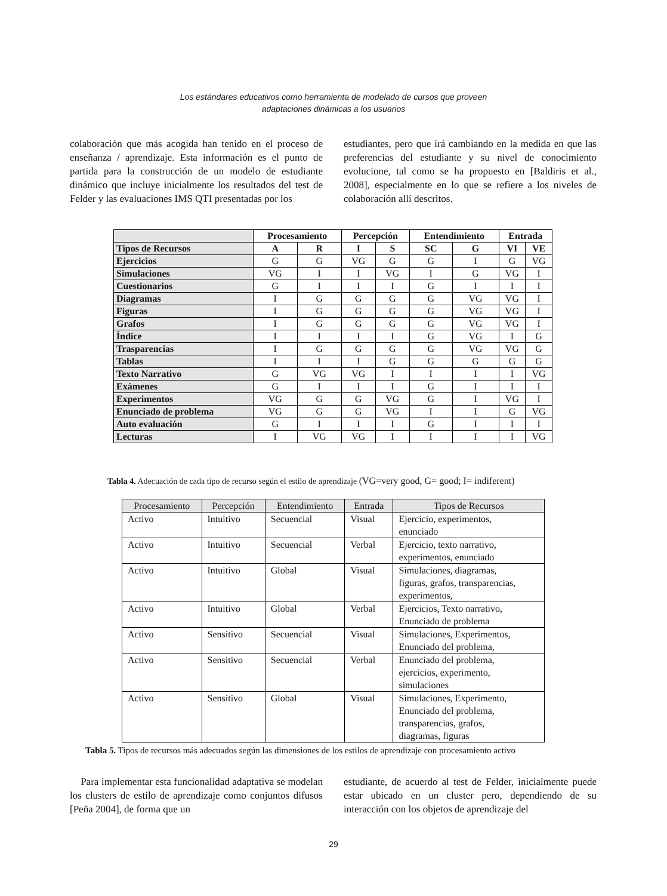Los estándares educativos como herramienta de modelado de cursos que proveen
adaptaciones dinámicas a los usuarios
colaboración que más acogida han tenido en el proceso de enseñanza / aprendizaje. Esta información es el punto de partida para la construcción de un modelo de estudiante dinámico que incluye inicialmente los resultados del test de Felder y las evaluaciones IMS QTI presentadas por los
estudiantes, pero que irá cambiando en la medida en que las preferencias del estudiante y su nivel de conocimiento evolucione, tal como se ha propuesto en [Baldiris et al., 2008], especialmente en lo que se refiere a los niveles de colaboración allí descritos.
| | Procesamiento | | Percepción | | Entendimiento | | Entrada | |
| --- | --- | --- | --- | --- | --- | --- | --- | --- |
| Tipos de Recursos | A | R | I | S | SC | G | VI | VE |
| Ejercicios | G | G | VG | G | G | I | G | VG |
| Simulaciones | VG | I | I | VG | I | G | VG | I |
| Cuestionarios | G | I | I | I | G | I | I | I |
| Diagramas | I | G | G | G | G | VG | VG | I |
| Figuras | I | G | G | G | G | VG | VG | I |
| Grafos | I | G | G | G | G | VG | VG | I |
| Índice | I | I | I | I | G | VG | I | G |
| Trasparencias | I | G | G | G | G | VG | VG | G |
| Tablas | I | I | I | G | G | G | G | G |
| Texto Narrativo | G | VG | VG | I | I | I | I | VG |
| Exámenes | G | I | I | I | G | I | I | I |
| Experimentos | VG | G | G | VG | G | I | VG | I |
| Enunciado de problema | VG | G | G | VG | I | I | G | VG |
| Auto evaluación | G | I | I | I | G | I | I | I |
| Lecturas | I | VG | VG | I | I | I | I | VG |
Tabla 4. Adecuación de cada tipo de recurso según el estilo de aprendizaje (VG=very good, G= good; I= indiferent)
| Procesamiento | Percepción | Entendimiento | Entrada | Tipos de Recursos |
| --- | --- | --- | --- | --- |
| Activo | Intuitivo | Secuencial | Visual | Ejercicio, experimentos, enunciado |
| Activo | Intuitivo | Secuencial | Verbal | Ejercicio, texto narrativo, experimentos, enunciado |
| Activo | Intuitivo | Global | Visual | Simulaciones, diagramas, figuras, grafos, transparencias, experimentos, |
| Activo | Intuitivo | Global | Verbal | Ejercicios, Texto narrativo, Enunciado de problema |
| Activo | Sensitivo | Secuencial | Visual | Simulaciones, Experimentos, Enunciado del problema, |
| Activo | Sensitivo | Secuencial | Verbal | Enunciado del problema, ejercicios, experimento, simulaciones |
| Activo | Sensitivo | Global | Visual | Simulaciones, Experimento, Enunciado del problema, transparencias, grafos, diagramas, figuras |
Tabla 5. Tipos de recursos más adecuados según las dimensiones de los estilos de aprendizaje con procesamiento activo
Para implementar esta funcionalidad adaptativa se modelan los clusters de estilo de aprendizaje como conjuntos difusos [Peña 2004], de forma que un
estudiante, de acuerdo al test de Felder, inicialmente puede estar ubicado en un cluster pero, dependiendo de su interacción con los objetos de aprendizaje del
29